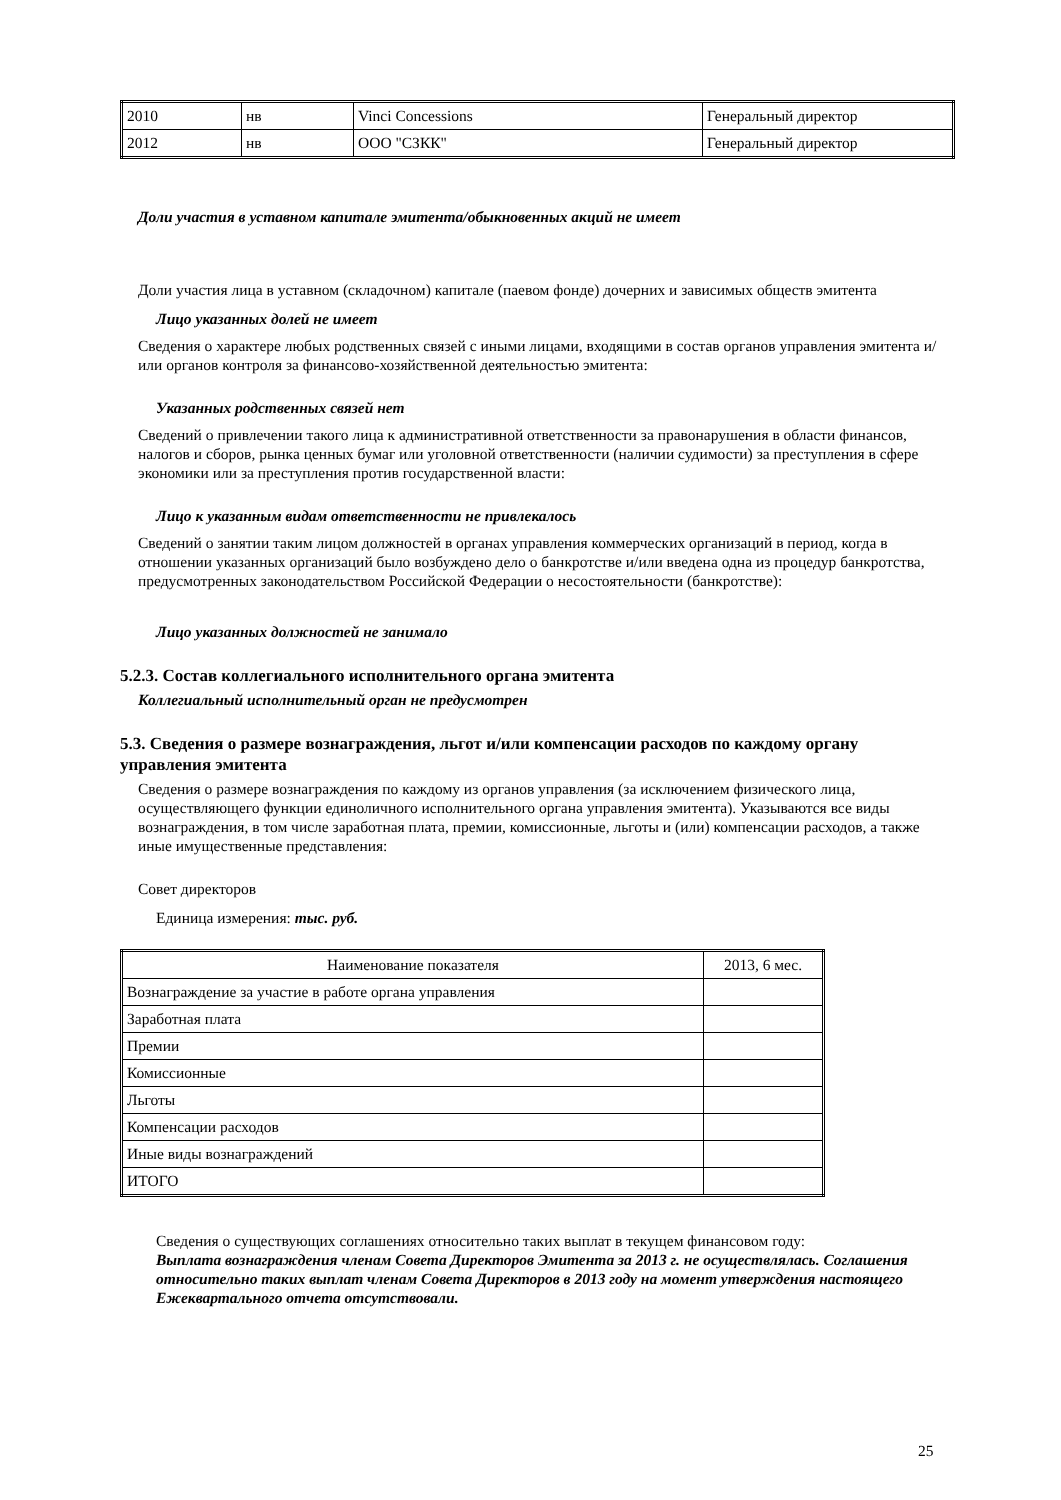| 2010 | нв | Vinci Concessions | Генеральный директор |
| 2012 | нв | ООО "СЗКК" | Генеральный директор |
Доли участия в уставном капитале эмитента/обыкновенных акций не имеет
Доли участия лица в уставном (складочном) капитале (паевом фонде) дочерних и зависимых обществ эмитента
Лицо указанных долей не имеет
Сведения о характере любых родственных связей с иными лицами, входящими в состав органов управления эмитента и/или органов контроля за финансово-хозяйственной деятельностью эмитента:
Указанных родственных связей нет
Сведений о привлечении такого лица к административной ответственности за правонарушения в области финансов, налогов и сборов, рынка ценных бумаг или уголовной ответственности (наличии судимости) за преступления в сфере экономики или за преступления против государственной власти:
Лицо к указанным видам ответственности не привлекалось
Сведений о занятии таким лицом должностей в органах управления коммерческих организаций в период, когда в отношении указанных организаций было возбуждено дело о банкротстве и/или введена одна из процедур банкротства, предусмотренных законодательством Российской Федерации о несостоятельности (банкротстве):
Лицо указанных должностей не занимало
5.2.3. Состав коллегиального исполнительного органа эмитента
Коллегиальный исполнительный орган не предусмотрен
5.3. Сведения о размере вознаграждения, льгот и/или компенсации расходов по каждому органу управления эмитента
Сведения о размере вознаграждения по каждому из органов управления (за исключением физического лица, осуществляющего функции единоличного исполнительного органа управления эмитента). Указываются все виды вознаграждения, в том числе заработная плата, премии, комиссионные, льготы и (или) компенсации расходов, а также иные имущественные представления:
Совет директоров
Единица измерения: тыс. руб.
| Наименование показателя | 2013, 6 мес. |
| --- | --- |
| Вознаграждение за участие в работе органа управления | |
| Заработная плата | |
| Премии | |
| Комиссионные | |
| Льготы | |
| Компенсации расходов | |
| Иные виды вознаграждений | |
| ИТОГО | |
Сведения о существующих соглашениях относительно таких выплат в текущем финансовом году:
Выплата вознаграждения членам Совета Директоров Эмитента за 2013 г. не осуществлялась. Соглашения относительно таких выплат членам Совета Директоров в 2013 году на момент утверждения настоящего Ежеквартального отчета отсутствовали.
25